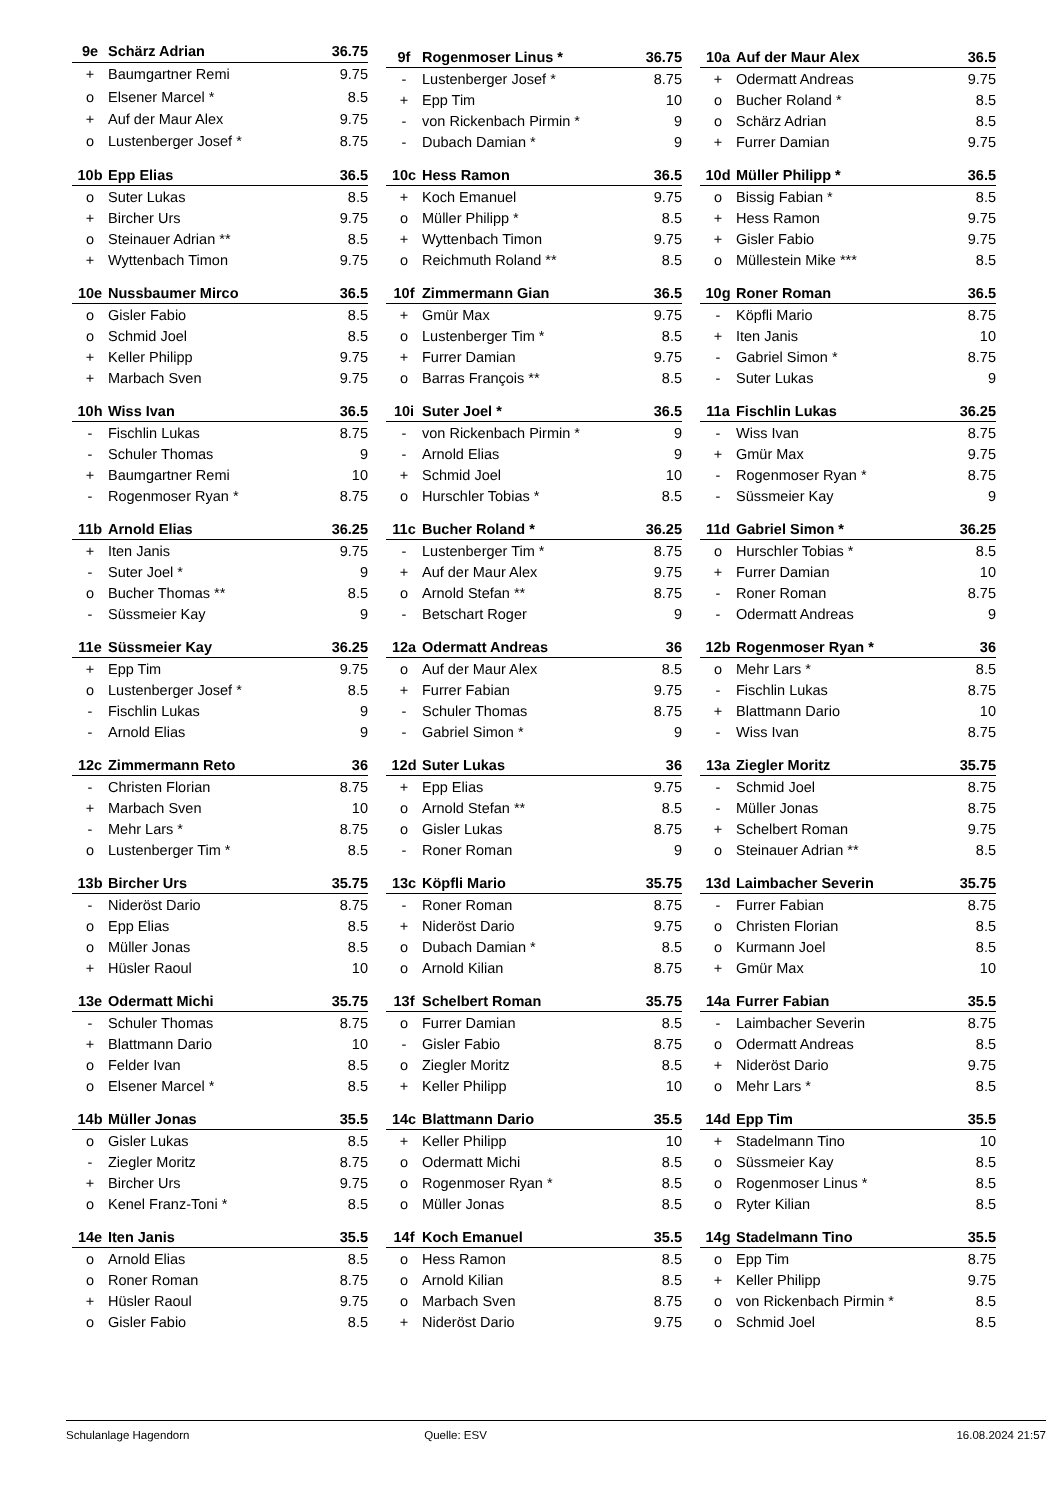| 9e | Schärz Adrian | 36.75 |
| --- | --- | --- |
| + | Baumgartner Remi | 9.75 |
| o | Elsener Marcel * | 8.5 |
| + | Auf der Maur Alex | 9.75 |
| o | Lustenberger Josef * | 8.75 |
| 9f | Rogenmoser Linus * | 36.75 |
| --- | --- | --- |
| - | Lustenberger Josef * | 8.75 |
| + | Epp Tim | 10 |
| - | von Rickenbach Pirmin * | 9 |
| - | Dubach Damian * | 9 |
| 10a | Auf der Maur Alex | 36.5 |
| --- | --- | --- |
| + | Odermatt Andreas | 9.75 |
| o | Bucher Roland * | 8.5 |
| o | Schärz Adrian | 8.5 |
| + | Furrer Damian | 9.75 |
| 10b | Epp Elias | 36.5 |
| --- | --- | --- |
| o | Suter Lukas | 8.5 |
| + | Bircher Urs | 9.75 |
| o | Steinauer Adrian ** | 8.5 |
| + | Wyttenbach Timon | 9.75 |
| 10c | Hess Ramon | 36.5 |
| --- | --- | --- |
| + | Koch Emanuel | 9.75 |
| o | Müller Philipp * | 8.5 |
| + | Wyttenbach Timon | 9.75 |
| o | Reichmuth Roland ** | 8.5 |
| 10d | Müller Philipp * | 36.5 |
| --- | --- | --- |
| o | Bissig Fabian * | 8.5 |
| + | Hess Ramon | 9.75 |
| + | Gisler Fabio | 9.75 |
| o | Müllestein Mike *** | 8.5 |
| 10e | Nussbaumer Mirco | 36.5 |
| --- | --- | --- |
| o | Gisler Fabio | 8.5 |
| o | Schmid Joel | 8.5 |
| + | Keller Philipp | 9.75 |
| + | Marbach Sven | 9.75 |
| 10f | Zimmermann Gian | 36.5 |
| --- | --- | --- |
| + | Gmür Max | 9.75 |
| o | Lustenberger Tim * | 8.5 |
| + | Furrer Damian | 9.75 |
| o | Barras François ** | 8.5 |
| 10g | Roner Roman | 36.5 |
| --- | --- | --- |
| - | Köpfli Mario | 8.75 |
| + | Iten Janis | 10 |
| - | Gabriel Simon * | 8.75 |
| - | Suter Lukas | 9 |
| 10h | Wiss Ivan | 36.5 |
| --- | --- | --- |
| - | Fischlin Lukas | 8.75 |
| - | Schuler Thomas | 9 |
| + | Baumgartner Remi | 10 |
| - | Rogenmoser Ryan * | 8.75 |
| 10i | Suter Joel * | 36.5 |
| --- | --- | --- |
| - | von Rickenbach Pirmin * | 9 |
| - | Arnold Elias | 9 |
| + | Schmid Joel | 10 |
| o | Hurschler Tobias * | 8.5 |
| 11a | Fischlin Lukas | 36.25 |
| --- | --- | --- |
| - | Wiss Ivan | 8.75 |
| + | Gmür Max | 9.75 |
| - | Rogenmoser Ryan * | 8.75 |
| - | Süssmeier Kay | 9 |
| 11b | Arnold Elias | 36.25 |
| --- | --- | --- |
| + | Iten Janis | 9.75 |
| - | Suter Joel * | 9 |
| o | Bucher Thomas ** | 8.5 |
| - | Süssmeier Kay | 9 |
| 11c | Bucher Roland * | 36.25 |
| --- | --- | --- |
| - | Lustenberger Tim * | 8.75 |
| + | Auf der Maur Alex | 9.75 |
| o | Arnold Stefan ** | 8.75 |
| - | Betschart Roger | 9 |
| 11d | Gabriel Simon * | 36.25 |
| --- | --- | --- |
| o | Hurschler Tobias * | 8.5 |
| + | Furrer Damian | 10 |
| - | Roner Roman | 8.75 |
| - | Odermatt Andreas | 9 |
| 11e | Süssmeier Kay | 36.25 |
| --- | --- | --- |
| + | Epp Tim | 9.75 |
| o | Lustenberger Josef * | 8.5 |
| - | Fischlin Lukas | 9 |
| - | Arnold Elias | 9 |
| 12a | Odermatt Andreas | 36 |
| --- | --- | --- |
| o | Auf der Maur Alex | 8.5 |
| + | Furrer Fabian | 9.75 |
| - | Schuler Thomas | 8.75 |
| - | Gabriel Simon * | 9 |
| 12b | Rogenmoser Ryan * | 36 |
| --- | --- | --- |
| o | Mehr Lars * | 8.5 |
| - | Fischlin Lukas | 8.75 |
| + | Blattmann Dario | 10 |
| - | Wiss Ivan | 8.75 |
| 12c | Zimmermann Reto | 36 |
| --- | --- | --- |
| - | Christen Florian | 8.75 |
| + | Marbach Sven | 10 |
| - | Mehr Lars * | 8.75 |
| o | Lustenberger Tim * | 8.5 |
| 12d | Suter Lukas | 36 |
| --- | --- | --- |
| + | Epp Elias | 9.75 |
| o | Arnold Stefan ** | 8.5 |
| o | Gisler Lukas | 8.75 |
| - | Roner Roman | 9 |
| 13a | Ziegler Moritz | 35.75 |
| --- | --- | --- |
| - | Schmid Joel | 8.75 |
| - | Müller Jonas | 8.75 |
| + | Schelbert Roman | 9.75 |
| o | Steinauer Adrian ** | 8.5 |
| 13b | Bircher Urs | 35.75 |
| --- | --- | --- |
| - | Nideröst Dario | 8.75 |
| o | Epp Elias | 8.5 |
| o | Müller Jonas | 8.5 |
| + | Hüsler Raoul | 10 |
| 13c | Köpfli Mario | 35.75 |
| --- | --- | --- |
| - | Roner Roman | 8.75 |
| + | Nideröst Dario | 9.75 |
| o | Dubach Damian * | 8.5 |
| o | Arnold Kilian | 8.75 |
| 13d | Laimbacher Severin | 35.75 |
| --- | --- | --- |
| - | Furrer Fabian | 8.75 |
| o | Christen Florian | 8.5 |
| o | Kurmann Joel | 8.5 |
| + | Gmür Max | 10 |
| 13e | Odermatt Michi | 35.75 |
| --- | --- | --- |
| - | Schuler Thomas | 8.75 |
| + | Blattmann Dario | 10 |
| o | Felder Ivan | 8.5 |
| o | Elsener Marcel * | 8.5 |
| 13f | Schelbert Roman | 35.75 |
| --- | --- | --- |
| o | Furrer Damian | 8.5 |
| - | Gisler Fabio | 8.75 |
| o | Ziegler Moritz | 8.5 |
| + | Keller Philipp | 10 |
| 14a | Furrer Fabian | 35.5 |
| --- | --- | --- |
| - | Laimbacher Severin | 8.75 |
| o | Odermatt Andreas | 8.5 |
| + | Nideröst Dario | 9.75 |
| o | Mehr Lars * | 8.5 |
| 14b | Müller Jonas | 35.5 |
| --- | --- | --- |
| o | Gisler Lukas | 8.5 |
| - | Ziegler Moritz | 8.75 |
| + | Bircher Urs | 9.75 |
| o | Kenel Franz-Toni * | 8.5 |
| 14c | Blattmann Dario | 35.5 |
| --- | --- | --- |
| + | Keller Philipp | 10 |
| o | Odermatt Michi | 8.5 |
| o | Rogenmoser Ryan * | 8.5 |
| o | Müller Jonas | 8.5 |
| 14d | Epp Tim | 35.5 |
| --- | --- | --- |
| + | Stadelmann Tino | 10 |
| o | Süssmeier Kay | 8.5 |
| o | Rogenmoser Linus * | 8.5 |
| o | Ryter Kilian | 8.5 |
| 14e | Iten Janis | 35.5 |
| --- | --- | --- |
| o | Arnold Elias | 8.5 |
| o | Roner Roman | 8.75 |
| + | Hüsler Raoul | 9.75 |
| o | Gisler Fabio | 8.5 |
| 14f | Koch Emanuel | 35.5 |
| --- | --- | --- |
| o | Hess Ramon | 8.5 |
| o | Arnold Kilian | 8.5 |
| o | Marbach Sven | 8.75 |
| + | Nideröst Dario | 9.75 |
| 14g | Stadelmann Tino | 35.5 |
| --- | --- | --- |
| o | Epp Tim | 8.75 |
| + | Keller Philipp | 9.75 |
| o | von Rickenbach Pirmin * | 8.5 |
| o | Schmid Joel | 8.5 |
Schulanlage Hagendorn Quelle: ESV 16.08.2024 21:57